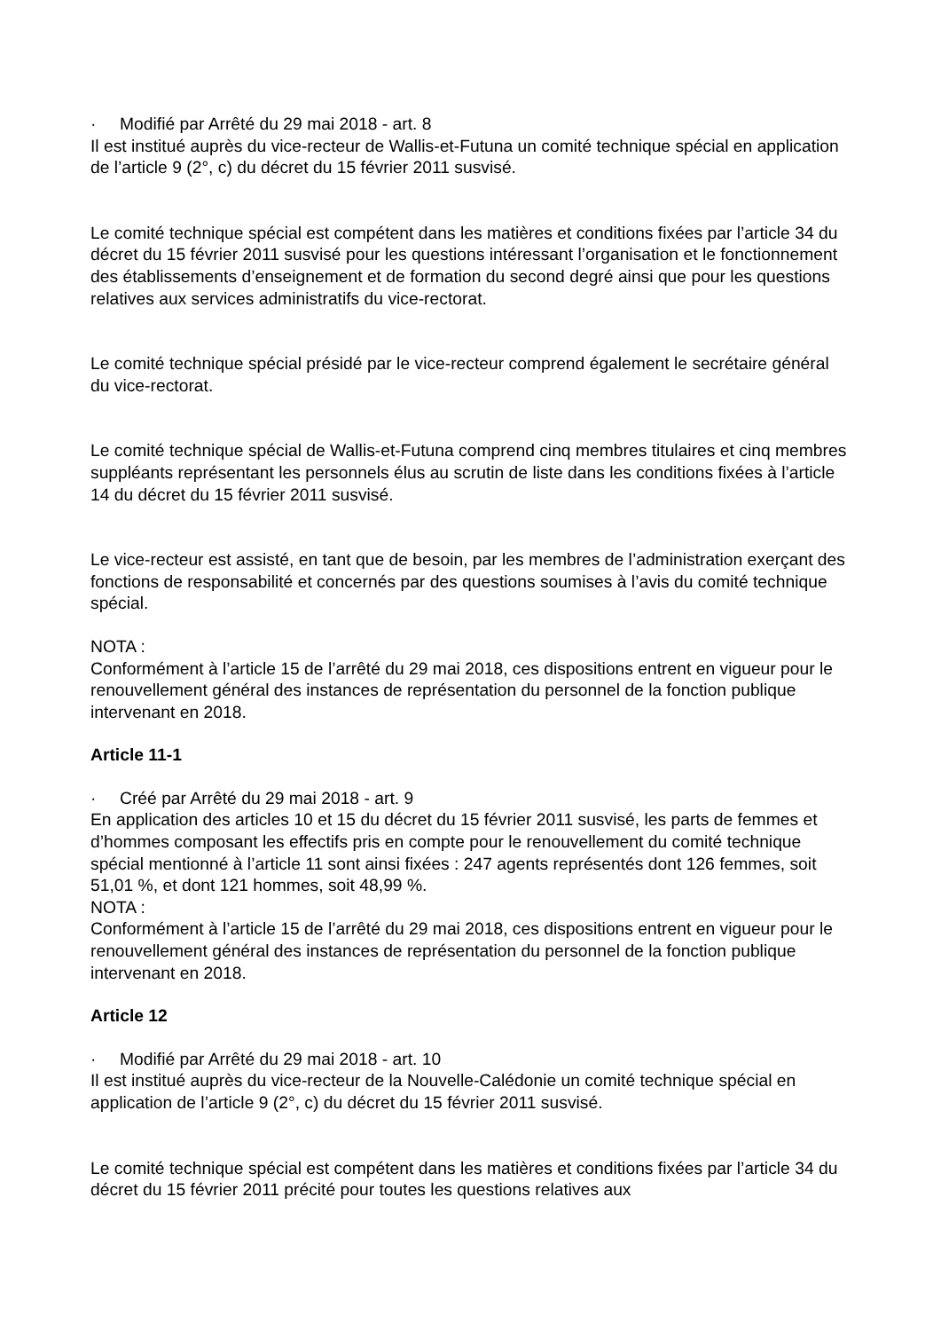· Modifié par Arrêté du 29 mai 2018 - art. 8
Il est institué auprès du vice-recteur de Wallis-et-Futuna un comité technique spécial en application de l’article 9 (2°, c) du décret du 15 février 2011 susvisé.
Le comité technique spécial est compétent dans les matières et conditions fixées par l’article 34 du décret du 15 février 2011 susvisé pour les questions intéressant l’organisation et le fonctionnement des établissements d’enseignement et de formation du second degré ainsi que pour les questions relatives aux services administratifs du vice-rectorat.
Le comité technique spécial présidé par le vice-recteur comprend également le secrétaire général du vice-rectorat.
Le comité technique spécial de Wallis-et-Futuna comprend cinq membres titulaires et cinq membres suppléants représentant les personnels élus au scrutin de liste dans les conditions fixées à l’article 14 du décret du 15 février 2011 susvisé.
Le vice-recteur est assisté, en tant que de besoin, par les membres de l’administration exerçant des fonctions de responsabilité et concernés par des questions soumises à l’avis du comité technique spécial.
NOTA :
Conformément à l’article 15 de l’arrêté du 29 mai 2018, ces dispositions entrent en vigueur pour le renouvellement général des instances de représentation du personnel de la fonction publique intervenant en 2018.
Article 11-1
· Créé par Arrêté du 29 mai 2018 - art. 9
En application des articles 10 et 15 du décret du 15 février 2011 susvisé, les parts de femmes et d’hommes composant les effectifs pris en compte pour le renouvellement du comité technique spécial mentionné à l’article 11 sont ainsi fixées : 247 agents représentés dont 126 femmes, soit 51,01 %, et dont 121 hommes, soit 48,99 %.
NOTA :
Conformément à l’article 15 de l’arrêté du 29 mai 2018, ces dispositions entrent en vigueur pour le renouvellement général des instances de représentation du personnel de la fonction publique intervenant en 2018.
Article 12
· Modifié par Arrêté du 29 mai 2018 - art. 10
Il est institué auprès du vice-recteur de la Nouvelle-Calédonie un comité technique spécial en application de l’article 9 (2°, c) du décret du 15 février 2011 susvisé.
Le comité technique spécial est compétent dans les matières et conditions fixées par l’article 34 du décret du 15 février 2011 précité pour toutes les questions relatives aux